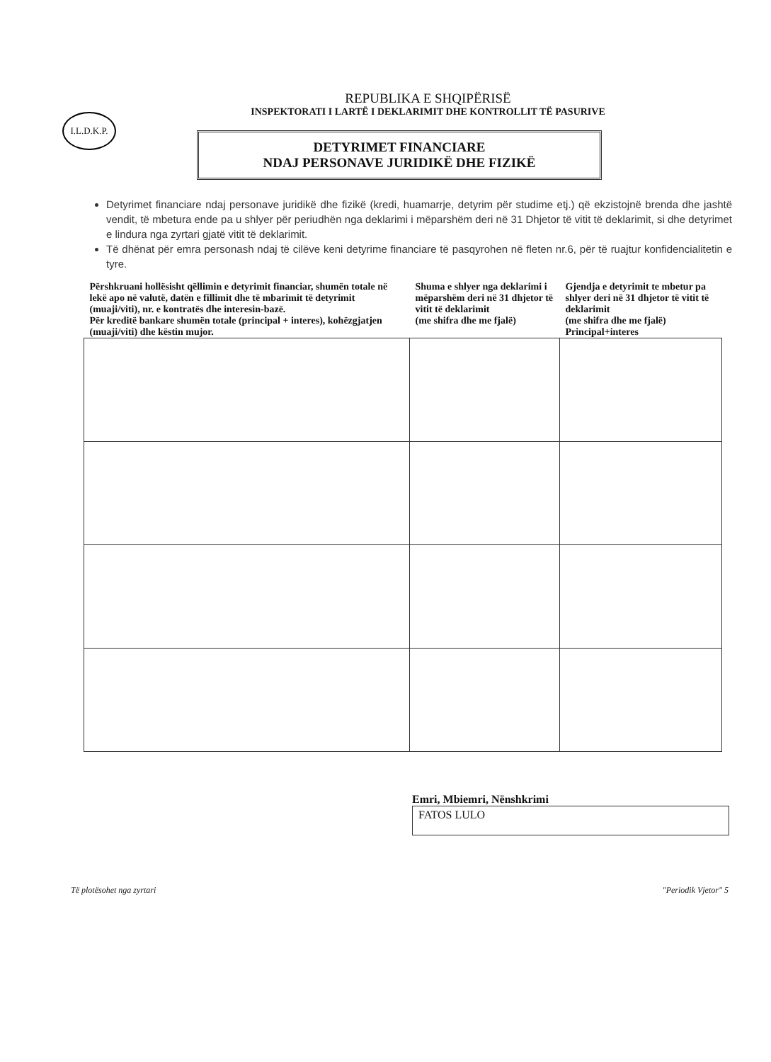I.L.D.K.P.
REPUBLIKA E SHQIPËRISË
INSPEKTORATI I LARTË I DEKLARIMIT DHE KONTROLLIT TË PASURIVE
DETYRIMET FINANCIARE
NDAJ PERSONAVE JURIDIKË DHE FIZIKË
Detyrimet financiare ndaj personave juridikë dhe fizikë (kredi, huamarrje, detyrim për studime etj.) që ekzistojnë brenda dhe jashtë vendit, të mbetura ende pa u shlyer për periudhën nga deklarimi i mëparshëm deri në 31 Dhjetor të vitit të deklarimit, si dhe detyrimet e lindura nga zyrtari gjatë vitit të deklarimit.
Të dhënat për emra personash ndaj të cilëve keni detyrime financiare të pasqyrohen në fleten nr.6, për të ruajtur konfidencialitetin e tyre.
| Përshkruani hollësisht qëllimin e detyrimit financiar, shumën totale në lekë apo në valutë, datën e fillimit dhe të mbarimit të detyrimit (muaji/viti), nr. e kontratës dhe interesin-bazë. Për kreditë bankare shumën totale (principal + interes), kohëzgjatjen (muaji/viti) dhe këstin mujor. | Shuma e shlyer nga deklarimi i mëparshëm deri në 31 dhjetor të vitit të deklarimit (me shifra dhe me fjalë) | Gjendja e detyrimit te mbetur pa shlyer deri në 31 dhjetor të vitit të deklarimit (me shifra dhe me fjalë) Principal+interes |
| --- | --- | --- |
Emri, Mbiemri, Nënshkrimi
FATOS LULO
Të plotësohet nga zyrtari "Periodik Vjetor" 5